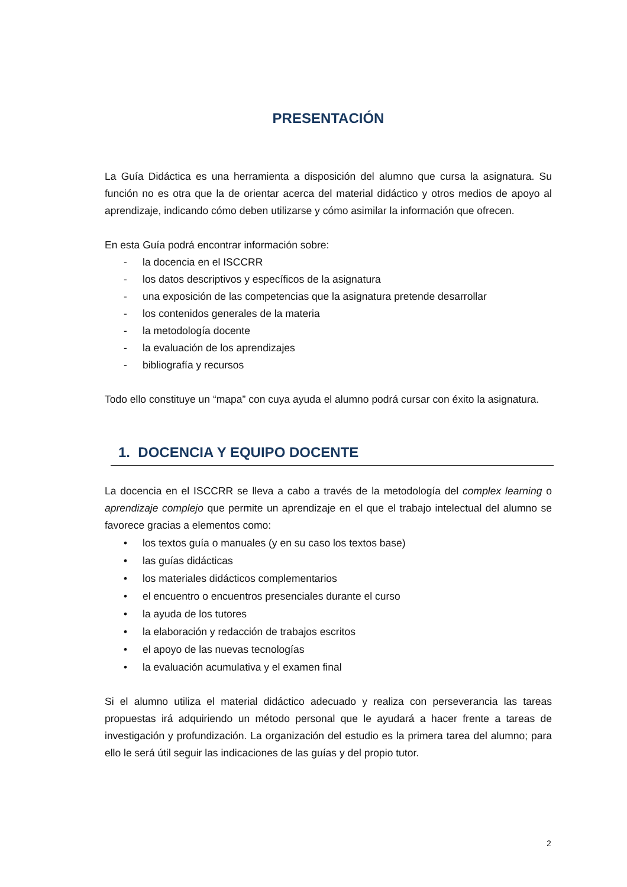PRESENTACIÓN
La Guía Didáctica es una herramienta a disposición del alumno que cursa la asignatura. Su función no es otra que la de orientar acerca del material didáctico y otros medios de apoyo al aprendizaje, indicando cómo deben utilizarse y cómo asimilar la información que ofrecen.
En esta Guía podrá encontrar información sobre:
- la docencia en el ISCCRR
- los datos descriptivos y específicos de la asignatura
- una exposición de las competencias que la asignatura pretende desarrollar
- los contenidos generales de la materia
- la metodología docente
- la evaluación de los aprendizajes
- bibliografía y recursos
Todo ello constituye un “mapa” con cuya ayuda el alumno podrá cursar con éxito la asignatura.
1. DOCENCIA Y EQUIPO DOCENTE
La docencia en el ISCCRR se lleva a cabo a través de la metodología del complex learning o aprendizaje complejo que permite un aprendizaje en el que el trabajo intelectual del alumno se favorece gracias a elementos como:
• los textos guía o manuales (y en su caso los textos base)
• las guías didácticas
• los materiales didácticos complementarios
• el encuentro o encuentros presenciales durante el curso
• la ayuda de los tutores
• la elaboración y redacción de trabajos escritos
• el apoyo de las nuevas tecnologías
• la evaluación acumulativa y el examen final
Si el alumno utiliza el material didáctico adecuado y realiza con perseverancia las tareas propuestas irá adquiriendo un método personal que le ayudará a hacer frente a tareas de investigación y profundización. La organización del estudio es la primera tarea del alumno; para ello le será útil seguir las indicaciones de las guías y del propio tutor.
2